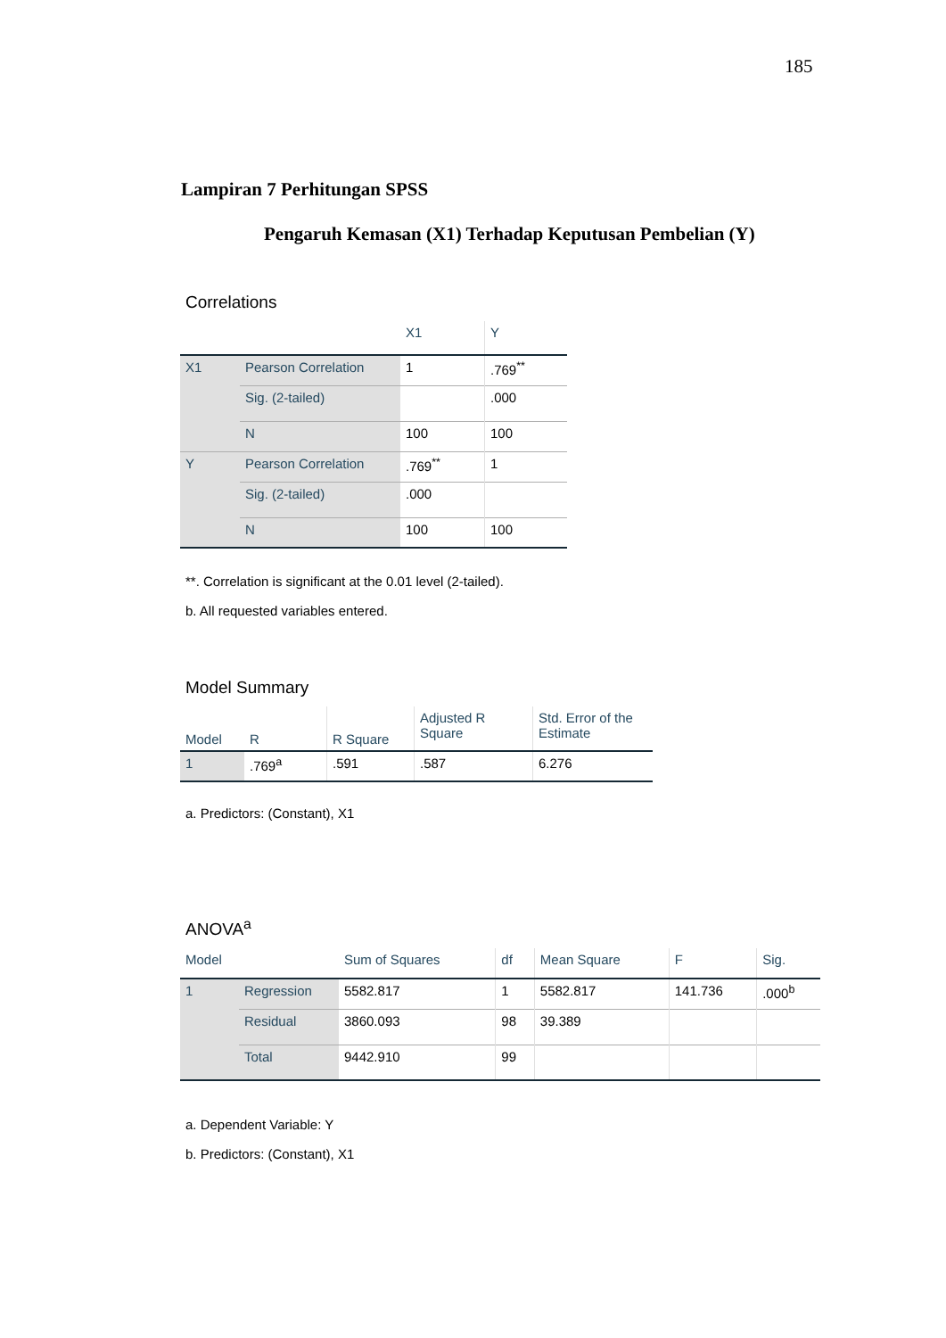185
Lampiran 7 Perhitungan SPSS
Pengaruh Kemasan (X1) Terhadap Keputusan Pembelian (Y)
Correlations
| | | X1 | Y |
| --- | --- | --- | --- |
| X1 | Pearson Correlation | 1 | .769<sup>**</sup> |
| | Sig. (2-tailed) | | .000 |
| | N | 100 | 100 |
| Y | Pearson Correlation | .769<sup>**</sup> | 1 |
| | Sig. (2-tailed) | .000 | |
| | N | 100 | 100 |
**. Correlation is significant at the 0.01 level (2-tailed).
b. All requested variables entered.
Model Summary
| Model | R | R Square | Adjusted R Square | Std. Error of the Estimate |
| --- | --- | --- | --- | --- |
| 1 | .769<sup>a</sup> | .591 | .587 | 6.276 |
a. Predictors: (Constant), X1
ANOVA<sup>a</sup>
| Model | | Sum of Squares | df | Mean Square | F | Sig. |
| --- | --- | --- | --- | --- | --- | --- |
| 1 | Regression | 5582.817 | 1 | 5582.817 | 141.736 | .000<sup>b</sup> |
| | Residual | 3860.093 | 98 | 39.389 | | |
| | Total | 9442.910 | 99 | | | |
a. Dependent Variable: Y
b. Predictors: (Constant), X1